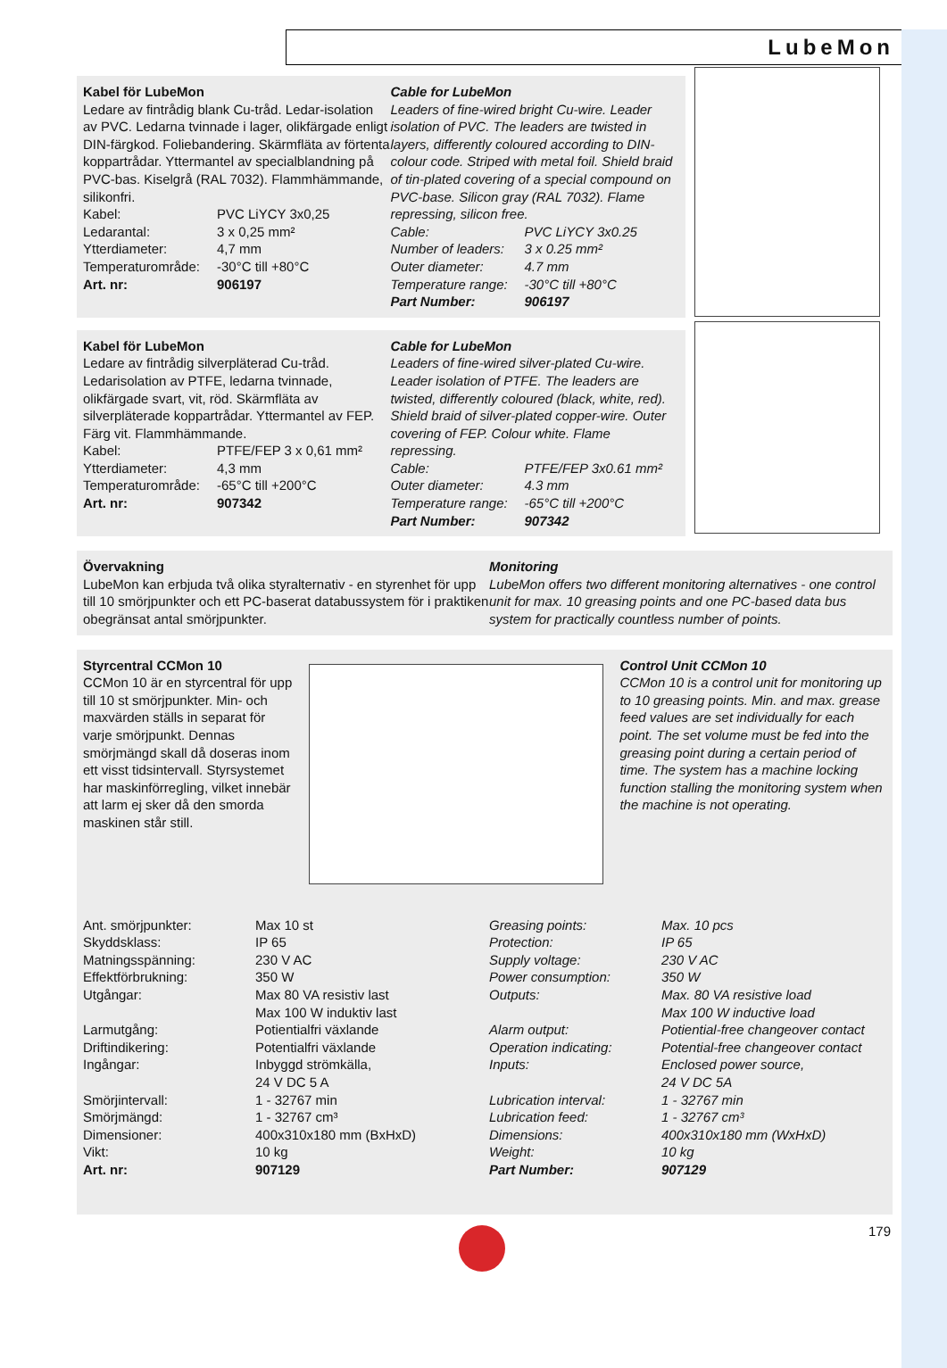LubeMon
Kabel för LubeMon
Ledare av fintrådig blank Cu-tråd. Ledar-isolation av PVC. Ledarna tvinnade i lager, olikfärgade enligt DIN-färgkod. Foliebandering. Skärmfläta av förtenta koppartrådar. Yttermantel av specialblandning på PVC-bas. Kiselgrå (RAL 7032). Flammhämmande, silikonfri.
| Kabel: | PVC LiYCY 3x0,25 |
| Ledarantal: | 3 x 0,25 mm² |
| Ytterdiameter: | 4,7 mm |
| Temperaturområde: | -30°C till +80°C |
| Art. nr: | 906197 |
Cable for LubeMon
Leaders of fine-wired bright Cu-wire. Leader isolation of PVC. The leaders are twisted in layers, differently coloured according to DIN-colour code. Striped with metal foil. Shield braid of tin-plated covering of a special compound on PVC-base. Silicon gray (RAL 7032). Flame repressing, silicon free.
| Cable: | PVC LiYCY 3x0.25 |
| Number of leaders: | 3 x 0.25 mm² |
| Outer diameter: | 4.7 mm |
| Temperature range: | -30°C till +80°C |
| Part Number: | 906197 |
Kabel för LubeMon
Ledare av fintrådig silverpläterad Cu-tråd. Ledarisolation av PTFE, ledarna tvinnade, olikfärgade svart, vit, röd. Skärmfläta av silverpläterade koppartrådar. Yttermantel av FEP. Färg vit. Flammhämmande.
| Kabel: | PTFE/FEP 3 x 0,61 mm² |
| Ytterdiameter: | 4,3 mm |
| Temperaturområde: | -65°C till +200°C |
| Art. nr: | 907342 |
Cable for LubeMon
Leaders of fine-wired silver-plated Cu-wire. Leader isolation of PTFE. The leaders are twisted, differently coloured (black, white, red). Shield braid of silver-plated copper-wire. Outer covering of FEP. Colour white. Flame repressing.
| Cable: | PTFE/FEP 3x0.61 mm² |
| Outer diameter: | 4.3 mm |
| Temperature range: | -65°C till +200°C |
| Part Number: | 907342 |
Övervakning
LubeMon kan erbjuda två olika styralternativ - en styrenhet för upp till 10 smörjpunkter och ett PC-baserat databussystem för i praktiken obegränsat antal smörjpunkter.
Monitoring
LubeMon offers two different monitoring alternatives - one control unit for max. 10 greasing points and one PC-based data bus system for practically countless number of points.
Styrcentral CCMon 10
CCMon 10 är en styrcentral för upp till 10 st smörjpunkter. Min- och maxvärden ställs in separat för varje smörjpunkt. Dennas smörjmängd skall då doseras inom ett visst tidsintervall. Styrsystemet har maskinförregling, vilket innebär att larm ej sker då den smorda maskinen står still.
Control Unit CCMon 10
CCMon 10 is a control unit for monitoring up to 10 greasing points. Min. and max. grease feed values are set individually for each point. The set volume must be fed into the greasing point during a certain period of time. The system has a machine locking function stalling the monitoring system when the machine is not operating.
| Ant. smörjpunkter: | Max 10 st |
| Skyddsklass: | IP 65 |
| Matningsspänning: | 230 V AC |
| Effektförbrukning: | 350 W |
| Utgångar: | Max 80 VA resistiv last Max 100 W induktiv last |
| Larmutgång: | Potientialfri växlande |
| Driftindikering: | Potentialfri växlande |
| Ingångar: | Inbyggd strömkälla, 24 V DC 5 A |
| Smörjintervall: | 1 - 32767 min |
| Smörjmängd: | 1 - 32767 cm³ |
| Dimensioner: | 400x310x180 mm (BxHxD) |
| Vikt: | 10 kg |
| Art. nr: | 907129 |
| Greasing points: | Max. 10 pcs |
| Protection: | IP 65 |
| Supply voltage: | 230 V AC |
| Power consumption: | 350 W |
| Outputs: | Max. 80 VA resistive load Max 100 W inductive load |
| Alarm output: | Potiential-free changeover contact |
| Operation indicating: | Potential-free changeover contact |
| Inputs: | Enclosed power source, 24 V DC 5A |
| Lubrication interval: | 1 - 32767 min |
| Lubrication feed: | 1 - 32767 cm³ |
| Dimensions: | 400x310x180 mm (WxHxD) |
| Weight: | 10 kg |
| Part Number: | 907129 |
179